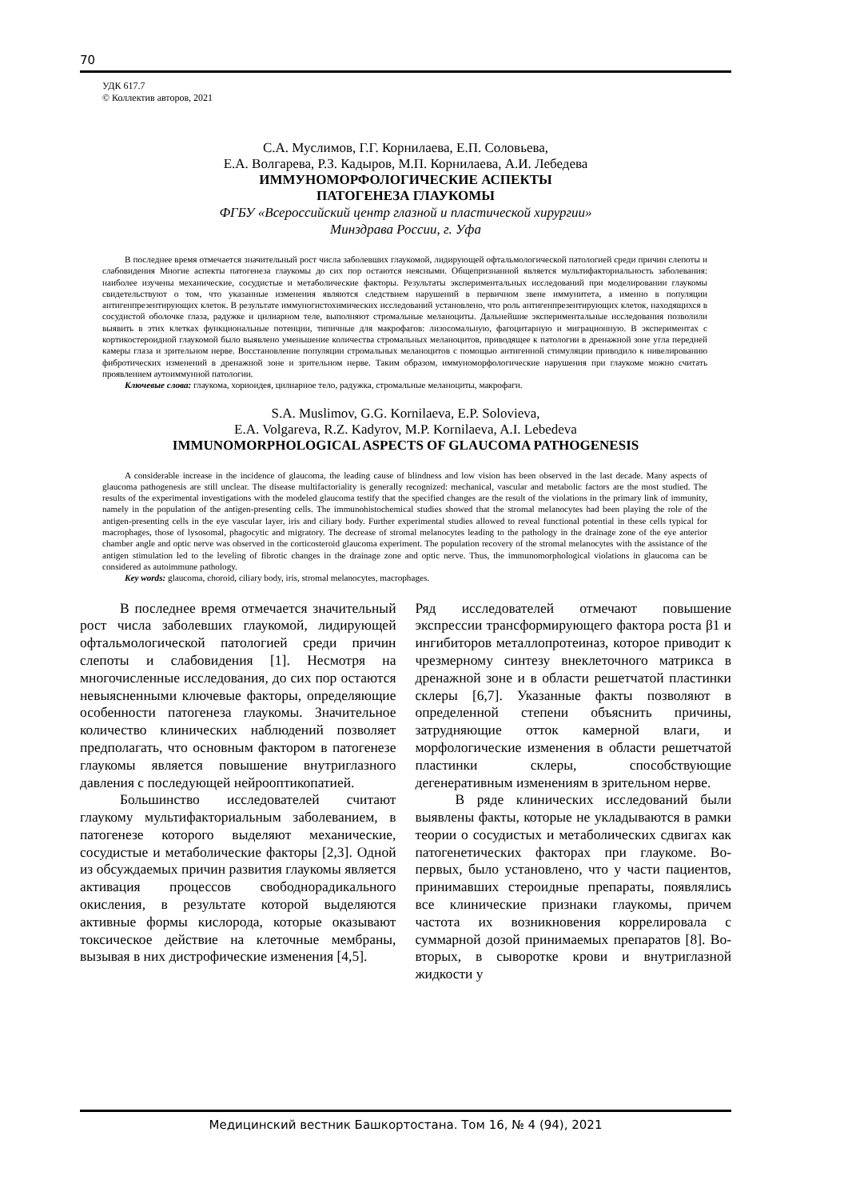70
УДК 617.7
© Коллектив авторов, 2021
С.А. Муслимов, Г.Г. Корнилаева, Е.П. Соловьева,
Е.А. Волгарева, Р.З. Кадыров, М.П. Корнилаева, А.И. Лебедева
ИММУНОМОРФОЛОГИЧЕСКИЕ АСПЕКТЫ
ПАТОГЕНЕЗА ГЛАУКОМЫ
ФГБУ «Всероссийский центр глазной и пластической хирургии»
Минздрава России, г. Уфа
В последнее время отмечается значительный рост числа заболевших глаукомой, лидирующей офтальмологической патологией среди причин слепоты и слабовидения Многие аспекты патогенеза глаукомы до сих пор остаются неясными. Общепризнанной является мультифакториальность заболевания: наиболее изучены механические, сосудистые и метаболические факторы. Результаты экспериментальных исследований при моделировании глаукомы свидетельствуют о том, что указанные изменения являются следствием нарушений в первичном звене иммунитета, а именно в популяции антигенпрезентирующих клеток. В результате иммуногистохимических исследований установлено, что роль антигенпрезентирующих клеток, находящихся в сосудистой оболочке глаза, радужке и цилиарном теле, выполняют стромальные меланоциты. Дальнейшие экспериментальные исследования позволили выявить в этих клетках функциональные потенции, типичные для макрофагов: лизосомальную, фагоцитарную и миграционную. В экспериментах с кортикостероидной глаукомой было выявлено уменьшение количества стромальных меланоцитов, приводящее к патологии в дренажной зоне угла передней камеры глаза и зрительном нерве. Восстановление популяции стромальных меланоцитов с помощью антигенной стимуляции приводило к нивелированию фибротических изменений в дренажной зоне и зрительном нерве. Таким образом, иммуноморфологические нарушения при глаукоме можно считать проявлением аутоиммунной патологии.
Ключевые слова: глаукома, хориоидея, цилиарное тело, радужка, стромальные меланоциты, макрофаги.
S.A. Muslimov, G.G. Kornilaeva, E.P. Solovieva,
E.A. Volgareva, R.Z. Kadyrov, M.P. Kornilaeva, A.I. Lebedeva
IMMUNOMORPHOLOGICAL ASPECTS OF GLAUCOMA PATHOGENESIS
A considerable increase in the incidence of glaucoma, the leading cause of blindness and low vision has been observed in the last decade. Many aspects of glaucoma pathogenesis are still unclear. The disease multifactoriality is generally recognized: mechanical, vascular and metabolic factors are the most studied. The results of the experimental investigations with the modeled glaucoma testify that the specified changes are the result of the violations in the primary link of immunity, namely in the population of the antigen-presenting cells. The immunohistochemical studies showed that the stromal melanocytes had been playing the role of the antigen-presenting cells in the eye vascular layer, iris and ciliary body. Further experimental studies allowed to reveal functional potential in these cells typical for macrophages, those of lysosomal, phagocytic and migratory. The decrease of stromal melanocytes leading to the pathology in the drainage zone of the eye anterior chamber angle and optic nerve was observed in the corticosteroid glaucoma experiment. The population recovery of the stromal melanocytes with the assistance of the antigen stimulation led to the leveling of fibrotic changes in the drainage zone and optic nerve. Thus, the immunomorphological violations in glaucoma can be considered as autoimmune pathology.
Key words: glaucoma, choroid, ciliary body, iris, stromal melanocytes, macrophages.
В последнее время отмечается значительный рост числа заболевших глаукомой, лидирующей офтальмологической патологией среди причин слепоты и слабовидения [1]. Несмотря на многочисленные исследования, до сих пор остаются невыясненными ключевые факторы, определяющие особенности патогенеза глаукомы. Значительное количество клинических наблюдений позволяет предполагать, что основным фактором в патогенезе глаукомы является повышение внутриглазного давления с последующей нейрооптикопатией.
Большинство исследователей считают глаукому мультифакториальным заболеванием, в патогенезе которого выделяют механические, сосудистые и метаболические факторы [2,3]. Одной из обсуждаемых причин развития глаукомы является активация процессов свободнорадикального окисления, в результате которой выделяются активные формы кислорода, которые оказывают токсическое действие на клеточные мембраны, вызывая в них дистрофические изменения [4,5].
Ряд исследователей отмечают повышение экспрессии трансформирующего фактора роста β1 и ингибиторов металлопротеиназ, которое приводит к чрезмерному синтезу внеклеточного матрикса в дренажной зоне и в области решетчатой пластинки склеры [6,7]. Указанные факты позволяют в определенной степени объяснить причины, затрудняющие отток камерной влаги, и морфологические изменения в области решетчатой пластинки склеры, способствующие дегенеративным изменениям в зрительном нерве.
В ряде клинических исследований были выявлены факты, которые не укладываются в рамки теории о сосудистых и метаболических сдвигах как патогенетических факторах при глаукоме. Во-первых, было установлено, что у части пациентов, принимавших стероидные препараты, появлялись все клинические признаки глаукомы, причем частота их возникновения коррелировала с суммарной дозой принимаемых препаратов [8]. Во-вторых, в сыворотке крови и внутриглазной жидкости у
Медицинский вестник Башкортостана. Том 16, № 4 (94), 2021